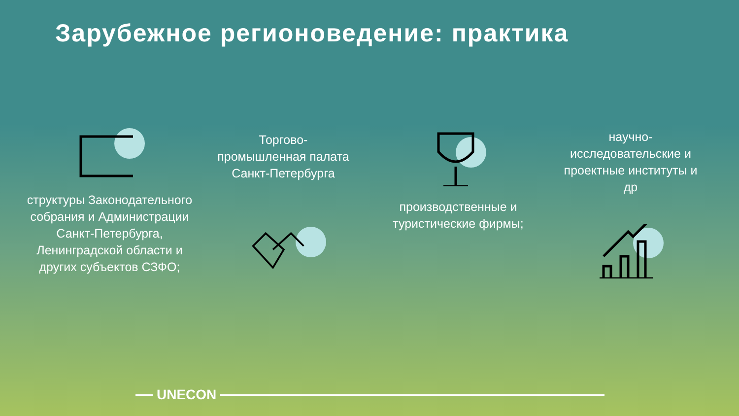Зарубежное регионоведение: практика
структуры Законодательного собрания и Администрации Санкт-Петербурга, Ленинградской области и других субъектов СЗФО;
Торгово-промышленная палата Санкт-Петербурга
производственные и туристические фирмы;
научно-исследовательские и проектные институты и др
UNECON